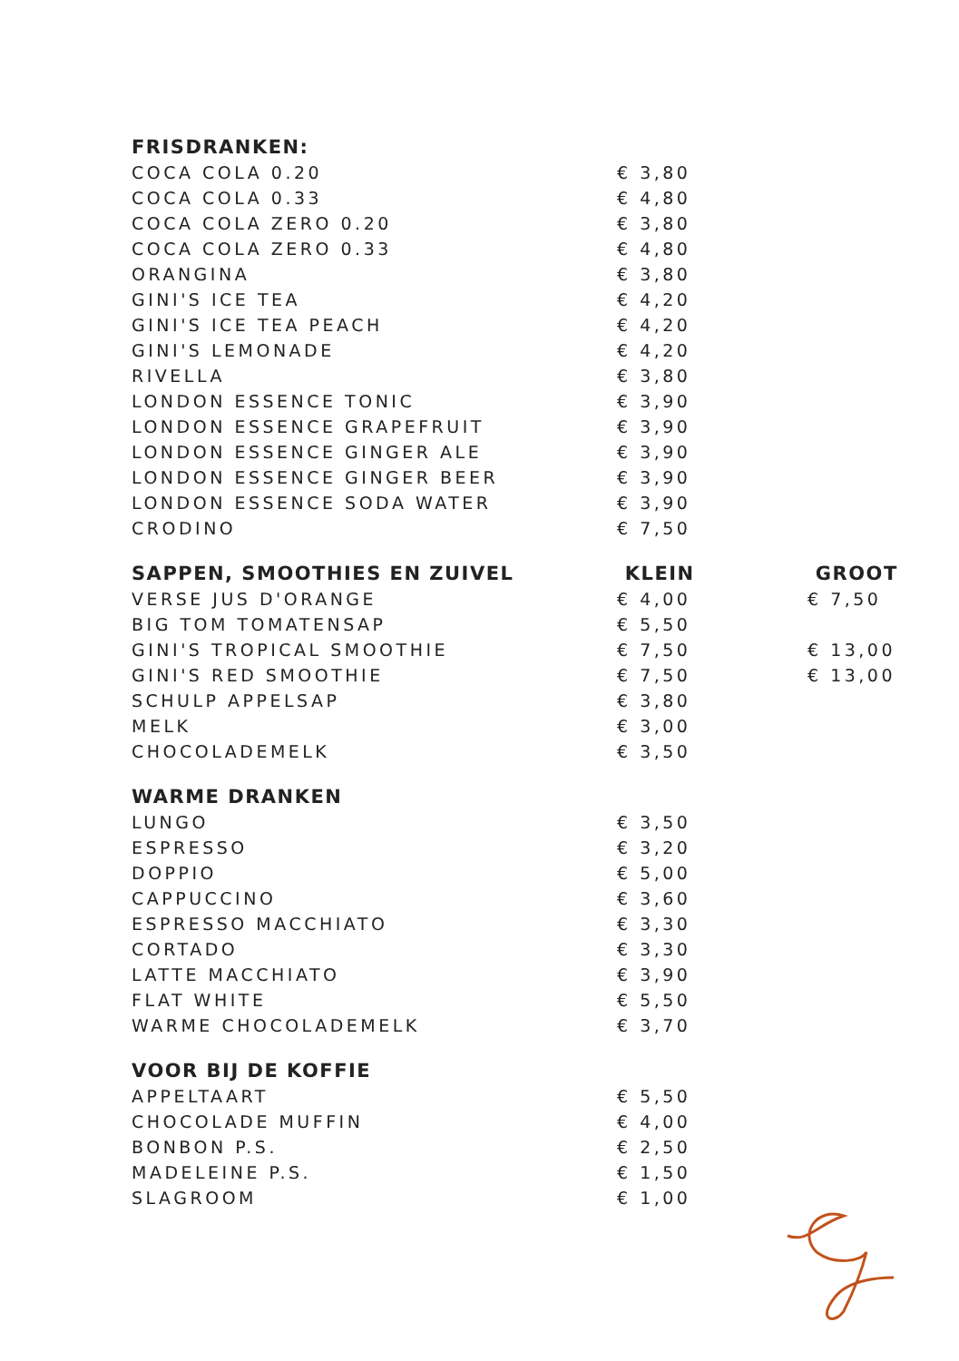| FRISDRANKEN: | | |
| --- | --- | --- |
| COCA COLA 0.20 | € 3,80 | |
| COCA COLA 0.33 | € 4,80 | |
| COCA COLA ZERO 0.20 | € 3,80 | |
| COCA COLA ZERO 0.33 | € 4,80 | |
| ORANGINA | € 3,80 | |
| GINI'S ICE TEA | € 4,20 | |
| GINI'S ICE TEA PEACH | € 4,20 | |
| GINI'S LEMONADE | € 4,20 | |
| RIVELLA | € 3,80 | |
| LONDON ESSENCE TONIC | € 3,90 | |
| LONDON ESSENCE GRAPEFRUIT | € 3,90 | |
| LONDON ESSENCE GINGER ALE | € 3,90 | |
| LONDON ESSENCE GINGER BEER | € 3,90 | |
| LONDON ESSENCE SODA WATER | € 3,90 | |
| CRODINO | € 7,50 | |
| SAPPEN, SMOOTHIES EN ZUIVEL | KLEIN | GROOT |
| VERSE JUS D'ORANGE | € 4,00 | € 7,50 |
| BIG TOM TOMATENSAP | € 5,50 | |
| GINI'S TROPICAL SMOOTHIE | € 7,50 | € 13,00 |
| GINI'S RED SMOOTHIE | € 7,50 | € 13,00 |
| SCHULP APPELSAP | € 3,80 | |
| MELK | € 3,00 | |
| CHOCOLADEMELK | € 3,50 | |
| WARME DRANKEN | | |
| LUNGO | € 3,50 | |
| ESPRESSO | € 3,20 | |
| DOPPIO | € 5,00 | |
| CAPPUCCINO | € 3,60 | |
| ESPRESSO MACCHIATO | € 3,30 | |
| CORTADO | € 3,30 | |
| LATTE MACCHIATO | € 3,90 | |
| FLAT WHITE | € 5,50 | |
| WARME CHOCOLADEMELK | € 3,70 | |
| VOOR BIJ DE KOFFIE | | |
| APPELTAART | € 5,50 | |
| CHOCOLADE MUFFIN | € 4,00 | |
| BONBON P.S. | € 2,50 | |
| MADELEINE P.S. | € 1,50 | |
| SLAGROOM | € 1,00 | |